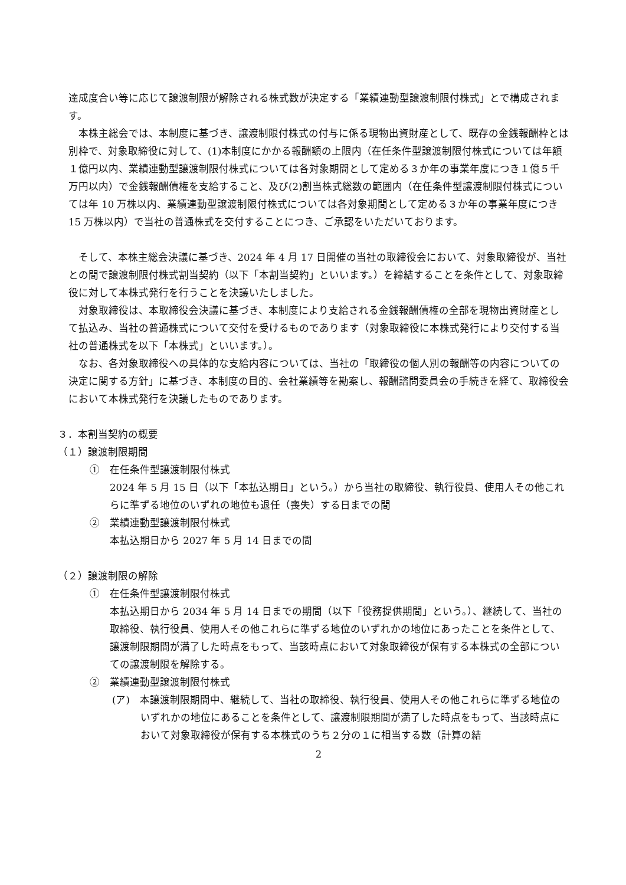達成度合い等に応じて譲渡制限が解除される株式数が決定する「業績連動型譲渡制限付株式」とで構成されます。
本株主総会では、本制度に基づき、譲渡制限付株式の付与に係る現物出資財産として、既存の金銭報酬枠とは別枠で、対象取締役に対して、(1)本制度にかかる報酬額の上限内（在任条件型譲渡制限付株式については年額１億円以内、業績連動型譲渡制限付株式については各対象期間として定める３か年の事業年度につき１億５千万円以内）で金銭報酬債権を支給すること、及び(2)割当株式総数の範囲内（在任条件型譲渡制限付株式については年 10 万株以内、業績連動型譲渡制限付株式については各対象期間として定める３か年の事業年度につき 15 万株以内）で当社の普通株式を交付することにつき、ご承認をいただいております。
そして、本株主総会決議に基づき、2024 年 4 月 17 日開催の当社の取締役会において、対象取締役が、当社との間で譲渡制限付株式割当契約（以下「本割当契約」といいます。）を締結することを条件として、対象取締役に対して本株式発行を行うことを決議いたしました。
対象取締役は、本取締役会決議に基づき、本制度により支給される金銭報酬債権の全部を現物出資財産として払込み、当社の普通株式について交付を受けるものであります（対象取締役に本株式発行により交付する当社の普通株式を以下「本株式」といいます。）。
なお、各対象取締役への具体的な支給内容については、当社の「取締役の個人別の報酬等の内容についての決定に関する方針」に基づき、本制度の目的、会社業績等を勘案し、報酬諮問委員会の手続きを経て、取締役会において本株式発行を決議したものであります。
３．本割当契約の概要
（１）譲渡制限期間
①　在任条件型譲渡制限付株式
2024 年 5 月 15 日（以下「本払込期日」という。）から当社の取締役、執行役員、使用人その他これらに準ずる地位のいずれの地位も退任（喪失）する日までの間
②　業績連動型譲渡制限付株式
本払込期日から 2027 年 5 月 14 日までの間
（２）譲渡制限の解除
①　在任条件型譲渡制限付株式
本払込期日から 2034 年 5 月 14 日までの期間（以下「役務提供期間」という。）、継続して、当社の取締役、執行役員、使用人その他これらに準ずる地位のいずれかの地位にあったことを条件として、譲渡制限期間が満了した時点をもって、当該時点において対象取締役が保有する本株式の全部についての譲渡制限を解除する。
②　業績連動型譲渡制限付株式
(ア)　本譲渡制限期間中、継続して、当社の取締役、執行役員、使用人その他これらに準ずる地位のいずれかの地位にあることを条件として、譲渡制限期間が満了した時点をもって、当該時点において対象取締役が保有する本株式のうち２分の１に相当する数（計算の結
2